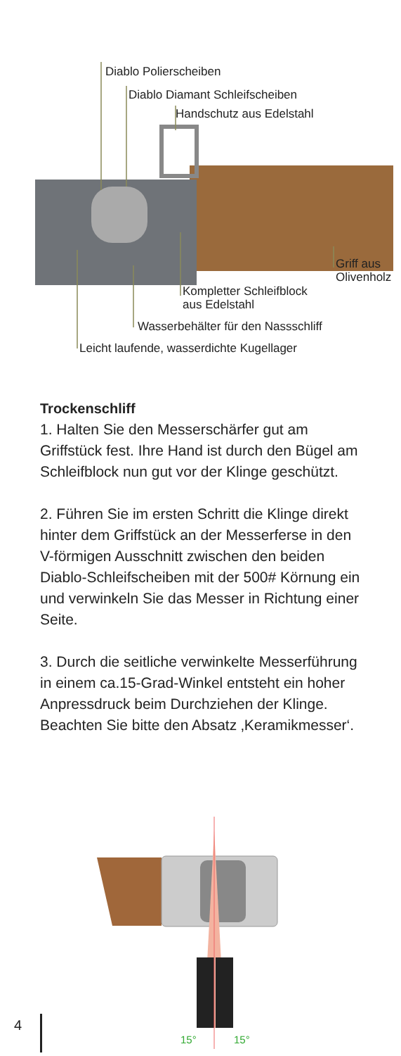Diablo Polierscheiben
Diablo Diamant Schleifscheiben
Handschutz aus Edelstahl
Griff aus
Olivenholz
Kompletter Schleifblock
aus Edelstahl
Wasserbehälter für den Nassschliff
Leicht laufende, wasserdichte Kugellager
Trockenschliff
1. Halten Sie den Messerschärfer gut am Griffstück fest. Ihre Hand ist durch den Bügel am Schleifblock nun gut vor der Klinge geschützt.
2. Führen Sie im ersten Schritt die Klinge direkt hinter dem Griffstück an der Messerferse in den V-förmigen Ausschnitt zwischen den beiden Diablo-Schleifscheiben mit der 500# Körnung ein und verwinkeln Sie das Messer in Richtung einer Seite.
3. Durch die seitliche verwinkelte Messerführung in einem ca.15-Grad-Winkel entsteht ein hoher Anpressdruck beim Durchziehen der Klinge. Beachten Sie bitte den Absatz ‚Keramikmesser‘.
15°
15°
4